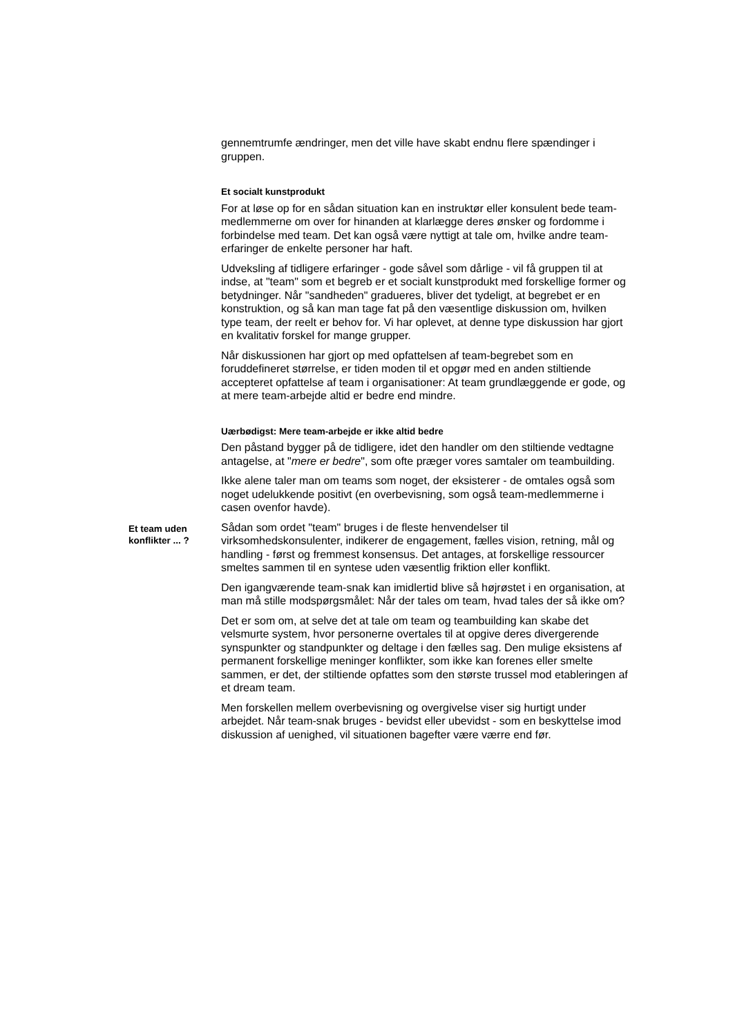gennemtrumfe ændringer, men det ville have skabt endnu flere spændinger i gruppen.
Et socialt kunstprodukt
For at løse op for en sådan situation kan en instruktør eller konsulent bede team-medlemmerne om over for hinanden at klarlægge deres ønsker og fordomme i forbindelse med team. Det kan også være nyttigt at tale om, hvilke andre team-erfaringer de enkelte personer har haft.
Udveksling af tidligere erfaringer - gode såvel som dårlige - vil få gruppen til at indse, at "team" som et begreb er et socialt kunstprodukt med forskellige former og betydninger. Når "sandheden" gradueres, bliver det tydeligt, at begrebet er en konstruktion, og så kan man tage fat på den væsentlige diskussion om, hvilken type team, der reelt er behov for. Vi har oplevet, at denne type diskussion har gjort en kvalitativ forskel for mange grupper.
Når diskussionen har gjort op med opfattelsen af team-begrebet som en foruddefineret størrelse, er tiden moden til et opgør med en anden stiltiende accepteret opfattelse af team i organisationer: At team grundlæggende er gode, og at mere team-arbejde altid er bedre end mindre.
Uærbødigst: Mere team-arbejde er ikke altid bedre
Den påstand bygger på de tidligere, idet den handler om den stiltiende vedtagne antagelse, at "mere er bedre", som ofte præger vores samtaler om teambuilding.
Ikke alene taler man om teams som noget, der eksisterer - de omtales også som noget udelukkende positivt (en overbevisning, som også team-medlemmerne i casen ovenfor havde).
Et team uden konflikter ... ?
Sådan som ordet "team" bruges i de fleste henvendelser til virksomhedskonsulenter, indikerer de engagement, fælles vision, retning, mål og handling - først og fremmest konsensus. Det antages, at forskellige ressourcer smeltes sammen til en syntese uden væsentlig friktion eller konflikt.
Den igangværende team-snak kan imidlertid blive så højrøstet i en organisation, at man må stille modspørgsmålet: Når der tales om team, hvad tales der så ikke om?
Det er som om, at selve det at tale om team og teambuilding kan skabe det velsmurte system, hvor personerne overtales til at opgive deres divergerende synspunkter og standpunkter og deltage i den fælles sag. Den mulige eksistens af permanent forskellige meninger konflikter, som ikke kan forenes eller smelte sammen, er det, der stiltiende opfattes som den største trussel mod etableringen af et dream team.
Men forskellen mellem overbevisning og overgivelse viser sig hurtigt under arbejdet. Når team-snak bruges - bevidst eller ubevidst - som en beskyttelse imod diskussion af uenighed, vil situationen bagefter være værre end før.